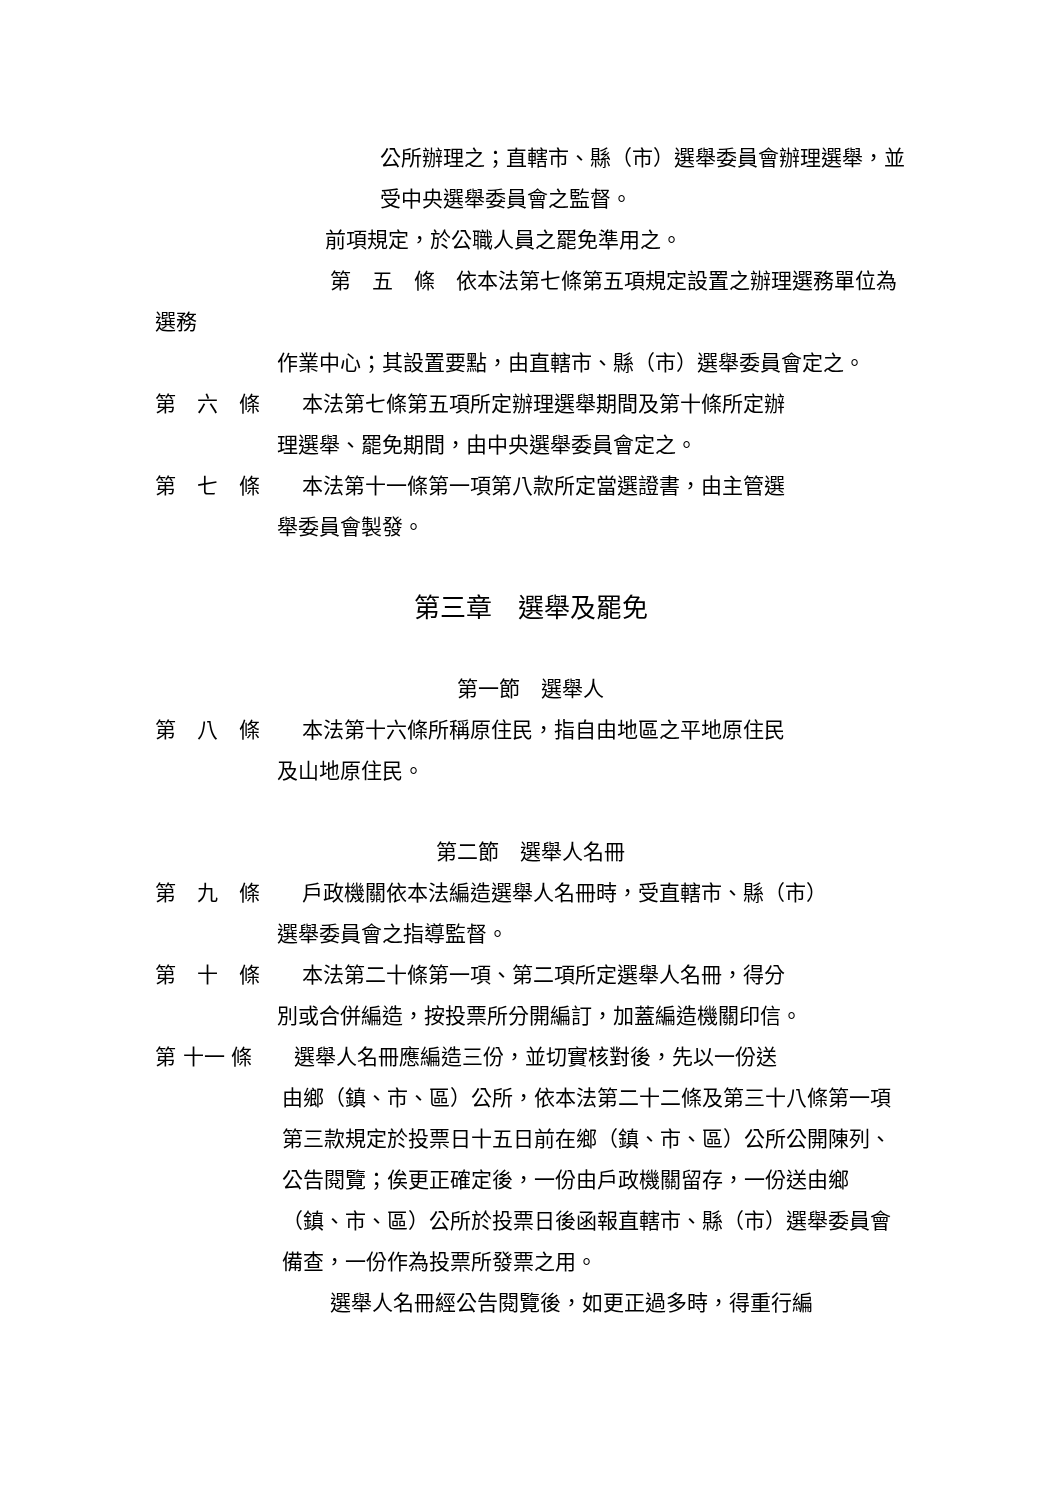公所辦理之；直轄市、縣（市）選舉委員會辦理選舉，並受中央選舉委員會之監督。
前項規定，於公職人員之罷免準用之。
第　五　條　依本法第七條第五項規定設置之辦理選務單位為選務
作業中心；其設置要點，由直轄市、縣（市）選舉委員會定之。
第　六　條　　本法第七條第五項所定辦理選舉期間及第十條所定辦
理選舉、罷免期間，由中央選舉委員會定之。
第　七　條　　本法第十一條第一項第八款所定當選證書，由主管選
舉委員會製發。
第三章　選舉及罷免
第一節　選舉人
第　八　條　　本法第十六條所稱原住民，指自由地區之平地原住民
及山地原住民。
第二節　選舉人名冊
第　九　條　　戶政機關依本法編造選舉人名冊時，受直轄市、縣（市）
選舉委員會之指導監督。
第　十　條　　本法第二十條第一項、第二項所定選舉人名冊，得分
別或合併編造，按投票所分開編訂，加蓋編造機關印信。
第 十一 條　　選舉人名冊應編造三份，並切實核對後，先以一份送
由鄉（鎮、市、區）公所，依本法第二十二條及第三十八條第一項第三款規定於投票日十五日前在鄉（鎮、市、區）公所公開陳列、公告閱覽；俟更正確定後，一份由戶政機關留存，一份送由鄉（鎮、市、區）公所於投票日後函報直轄市、縣（市）選舉委員會備查，一份作為投票所發票之用。
選舉人名冊經公告閱覽後，如更正過多時，得重行編